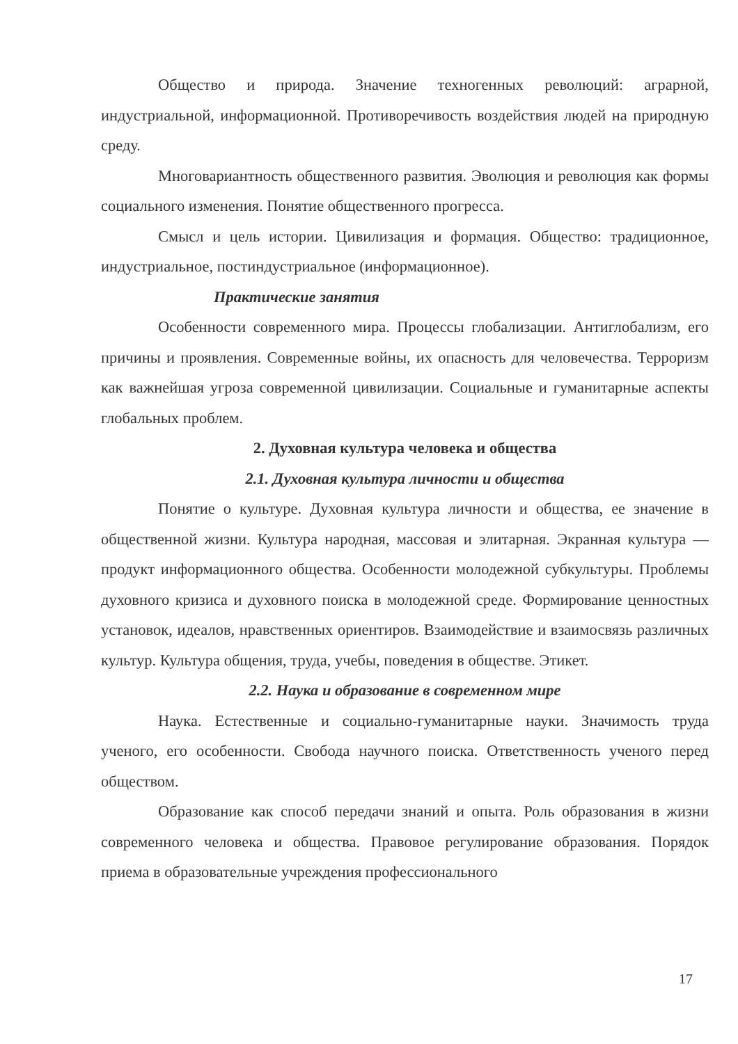Общество и природа. Значение техногенных революций: аграрной, индустриальной, информационной. Противоречивость воздействия людей на природную среду.
Многовариантность общественного развития. Эволюция и революция как формы социального изменения. Понятие общественного прогресса.
Смысл и цель истории. Цивилизация и формация. Общество: традиционное, индустриальное, постиндустриальное (информационное).
Практические занятия
Особенности современного мира. Процессы глобализации. Антиглобализм, его причины и проявления. Современные войны, их опасность для человечества. Терроризм как важнейшая угроза современной цивилизации. Социальные и гуманитарные аспекты глобальных проблем.
2. Духовная культура человека и общества
2.1. Духовная культура личности и общества
Понятие о культуре. Духовная культура личности и общества, ее значение в общественной жизни. Культура народная, массовая и элитарная. Экранная культура — продукт информационного общества. Особенности молодежной субкультуры. Проблемы духовного кризиса и духовного поиска в молодежной среде. Формирование ценностных установок, идеалов, нравственных ориентиров. Взаимодействие и взаимосвязь различных культур. Культура общения, труда, учебы, поведения в обществе. Этикет.
2.2. Наука и образование в современном мире
Наука. Естественные и социально-гуманитарные науки. Значимость труда ученого, его особенности. Свобода научного поиска. Ответственность ученого перед обществом.
Образование как способ передачи знаний и опыта. Роль образования в жизни современного человека и общества. Правовое регулирование образования. Порядок приема в образовательные учреждения профессионального
17